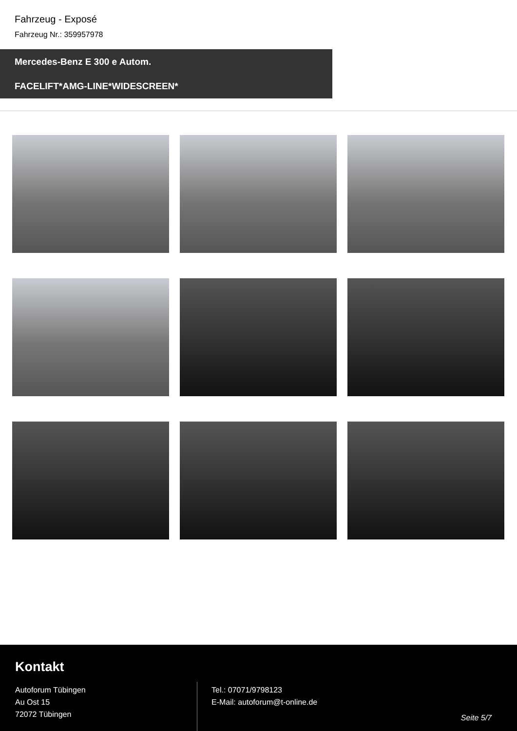Fahrzeug - Exposé
Fahrzeug Nr.: 359957978
Mercedes-Benz E 300 e Autom.
FACELIFT*AMG-LINE*WIDESCREEN*
Kontakt
Autoforum Tübingen
Au Ost 15
72072 Tübingen
Tel.: 07071/9798123
E-Mail: autoforum@t-online.de
Seite 5/7